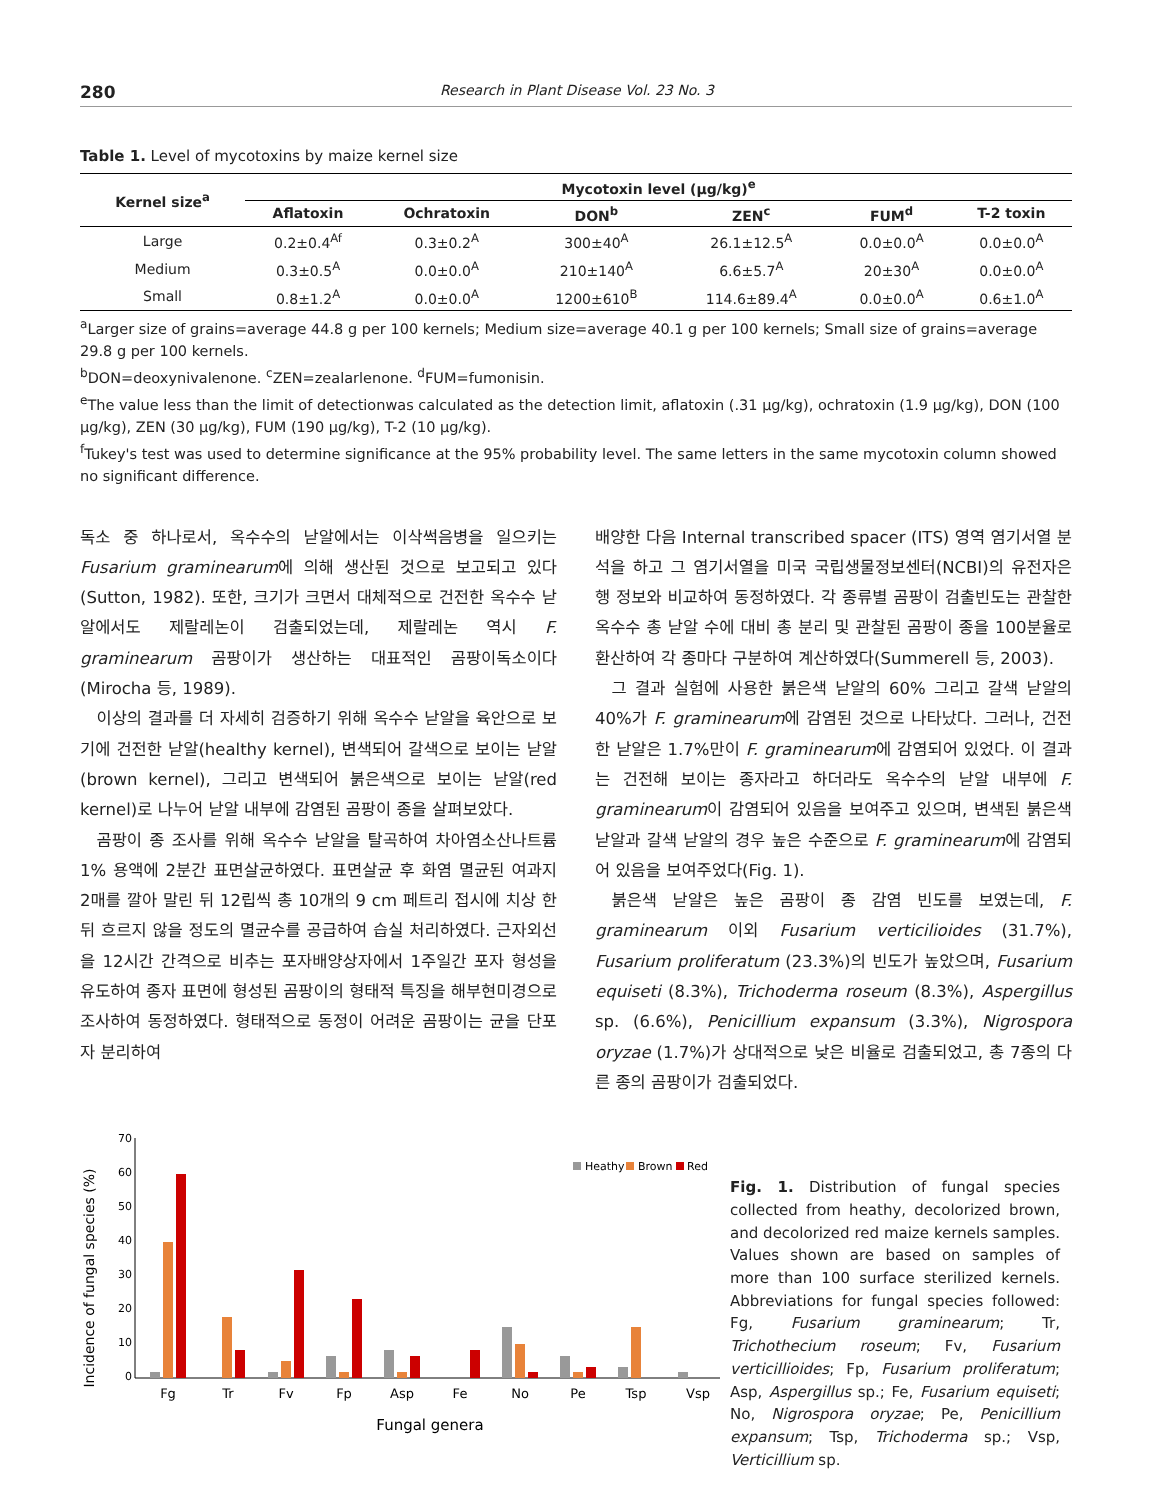280 Research in Plant Disease Vol. 23 No. 3
Table 1. Level of mycotoxins by maize kernel size
| Kernel size<sup>a</sup> | Mycotoxin level (μg/kg)<sup>e</sup> | | | | | |
| --- | --- | --- | --- | --- | --- | --- |
| | Aflatoxin | Ochratoxin | DON<sup>b</sup> | ZEN<sup>c</sup> | FUM<sup>d</sup> | T-2 toxin |
| Large | 0.2±0.4<sup>Af</sup> | 0.3±0.2<sup>A</sup> | 300±40<sup>A</sup> | 26.1±12.5<sup>A</sup> | 0.0±0.0<sup>A</sup> | 0.0±0.0<sup>A</sup> |
| Medium | 0.3±0.5<sup>A</sup> | 0.0±0.0<sup>A</sup> | 210±140<sup>A</sup> | 6.6±5.7<sup>A</sup> | 20±30<sup>A</sup> | 0.0±0.0<sup>A</sup> |
| Small | 0.8±1.2<sup>A</sup> | 0.0±0.0<sup>A</sup> | 1200±610<sup>B</sup> | 114.6±89.4<sup>A</sup> | 0.0±0.0<sup>A</sup> | 0.6±1.0<sup>A</sup> |
<sup>a</sup> Larger size of grains=average 44.8 g per 100 kernels; Medium size=average 40.1 g per 100 kernels; Small size of grains=average 29.8 g per 100 kernels.
<sup>b</sup> DON=deoxynivalenone. <sup>c</sup>ZEN=zealarlenone. <sup>d</sup>FUM=fumonisin.
<sup>e</sup> The value less than the limit of detectionwas calculated as the detection limit, aflatoxin (.31 μg/kg), ochratoxin (1.9 μg/kg), DON (100 μg/kg), ZEN (30 μg/kg), FUM (190 μg/kg), T-2 (10 μg/kg).
<sup>f</sup> Tukey's test was used to determine significance at the 95% probability level. The same letters in the same mycotoxin column showed no significant difference.
독소 중 하나로서, 옥수수의 낟알에서는 이삭썩음병을 일으키는 Fusarium graminearum에 의해 생산된 것으로 보고되고 있다(Sutton, 1982). 또한, 크기가 크면서 대체적으로 건전한 옥수수 낟알에서도 제랄레논이 검출되었는데, 제랄레논 역시 F. graminearum 곰팡이가 생산하는 대표적인 곰팡이독소이다(Mirocha 등, 1989).
이상의 결과를 더 자세히 검증하기 위해 옥수수 낟알을 육안으로 보기에 건전한 낟알(healthy kernel), 변색되어 갈색으로 보이는 낟알(brown kernel), 그리고 변색되어 붉은색으로 보이는 낟알(red kernel)로 나누어 낟알 내부에 감염된 곰팡이 종을 살펴보았다.
곰팡이 종 조사를 위해 옥수수 낟알을 탈곡하여 차아염소산나트륨 1% 용액에 2분간 표면살균하였다. 표면살균 후 화염 멸균된 여과지 2매를 깔아 말린 뒤 12립씩 총 10개의 9 cm 페트리 접시에 치상 한 뒤 흐르지 않을 정도의 멸균수를 공급하여 습실 처리하였다. 근자외선을 12시간 간격으로 비추는 포자배양상자에서 1주일간 포자 형성을 유도하여 종자 표면에 형성된 곰팡이의 형태적 특징을 해부현미경으로 조사하여 동정하였다. 형태적으로 동정이 어려운 곰팡이는 균을 단포자 분리하여
배양한 다음 Internal transcribed spacer (ITS) 영역 염기서열 분석을 하고 그 염기서열을 미국 국립생물정보센터(NCBI)의 유전자은행 정보와 비교하여 동정하였다. 각 종류별 곰팡이 검출빈도는 관찰한 옥수수 총 낟알 수에 대비 총 분리 및 관찰된 곰팡이 종을 100분율로 환산하여 각 종마다 구분하여 계산하였다(Summerell 등, 2003).
그 결과 실험에 사용한 붉은색 낟알의 60% 그리고 갈색 낟알의 40%가 F. graminearum에 감염된 것으로 나타났다. 그러나, 건전한 낟알은 1.7%만이 F. graminearum에 감염되어 있었다. 이 결과는 건전해 보이는 종자라고 하더라도 옥수수의 낟알 내부에 F. graminearum이 감염되어 있음을 보여주고 있으며, 변색된 붉은색 낟알과 갈색 낟알의 경우 높은 수준으로 F. graminearum에 감염되어 있음을 보여주었다(Fig. 1).
붉은색 낟알은 높은 곰팡이 종 감염 빈도를 보였는데, F. graminearum 이외 Fusarium verticilioides (31.7%), Fusarium proliferatum (23.3%)의 빈도가 높았으며, Fusarium equiseti (8.3%), Trichoderma roseum (8.3%), Aspergillus sp. (6.6%), Penicillium expansum (3.3%), Nigrospora oryzae (1.7%)가 상대적으로 낮은 비율로 검출되었고, 총 7종의 다른 종의 곰팡이가 검출되었다.
Incidence of fungal species (%)
70
60
50
40
30
20
10
0
Fg
Tr
Fv
Fp
Asp
Fe
No
Pe
Tsp
Vsp
Fungal genera
Heathy
Brown
Red
Fig. 1. Distribution of fungal species collected from heathy, decolorized brown, and decolorized red maize kernels samples. Values shown are based on samples of more than 100 surface sterilized kernels. Abbreviations for fungal species followed: Fg, Fusarium graminearum; Tr, Trichothecium roseum; Fv, Fusarium verticillioides; Fp, Fusarium proliferatum; Asp, Aspergillus sp.; Fe, Fusarium equiseti; No, Nigrospora oryzae; Pe, Penicillium expansum; Tsp, Trichoderma sp.; Vsp, Verticillium sp.